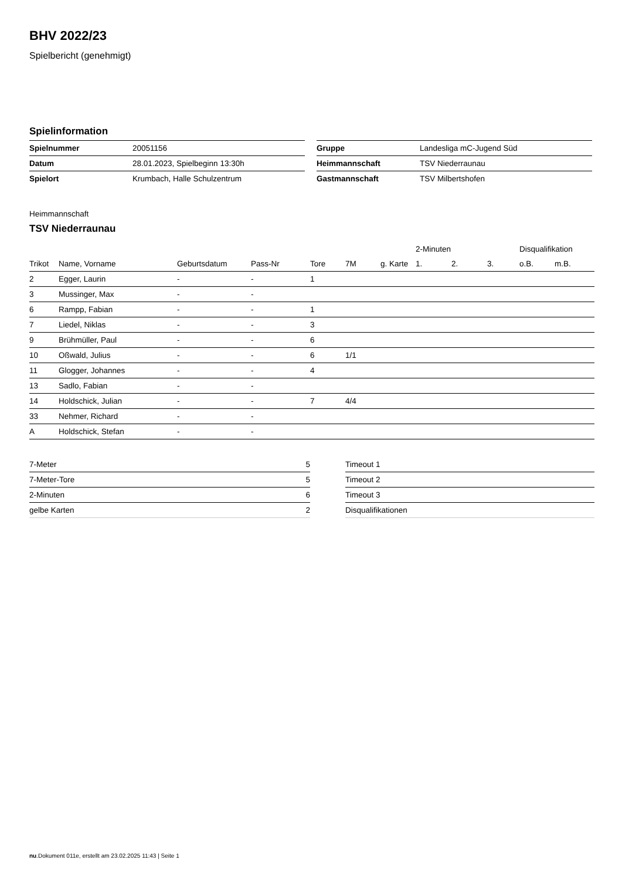BHV 2022/23
Spielbericht (genehmigt)
Spielinformation
| Spielnummer | 20051156 |
| Datum | 28.01.2023, Spielbeginn 13:30h |
| Spielort | Krumbach, Halle Schulzentrum |
| Gruppe | Landesliga mC-Jugend Süd |
| Heimmannschaft | TSV Niederraunau |
| Gastmannschaft | TSV Milbertshofen |
Heimmannschaft
TSV Niederraunau
| | | | | | | | 2-Minuten | | | Disqualifikation | |
| --- | --- | --- | --- | --- | --- | --- | --- | --- | --- | --- | --- |
| Trikot | Name, Vorname | Geburtsdatum | Pass-Nr | Tore | 7M | g. Karte | 1. | 2. | 3. | o.B. | m.B. |
| 2 | Egger, Laurin | - | - | 1 | | | | | | | |
| 3 | Mussinger, Max | - | - | | | | | | | | |
| 6 | Rampp, Fabian | - | - | 1 | | | | | | | |
| 7 | Liedel, Niklas | - | - | 3 | | | | | | | |
| 9 | Brühmüller, Paul | - | - | 6 | | | | | | | |
| 10 | Oßwald, Julius | - | - | 6 | 1/1 | | | | | | |
| 11 | Glogger, Johannes | - | - | 4 | | | | | | | |
| 13 | Sadlo, Fabian | - | - | | | | | | | | |
| 14 | Holdschick, Julian | - | - | 7 | 4/4 | | | | | | |
| 33 | Nehmer, Richard | - | - | | | | | | | | |
| A | Holdschick, Stefan | - | - | | | | | | | | |
| 7-Meter | 5 |
| 7-Meter-Tore | 5 |
| 2-Minuten | 6 |
| gelbe Karten | 2 |
| Timeout 1 |
| Timeout 2 |
| Timeout 3 |
| Disqualifikationen |
nu.Dokument 011e, erstellt am 23.02.2025 11:43 | Seite 1